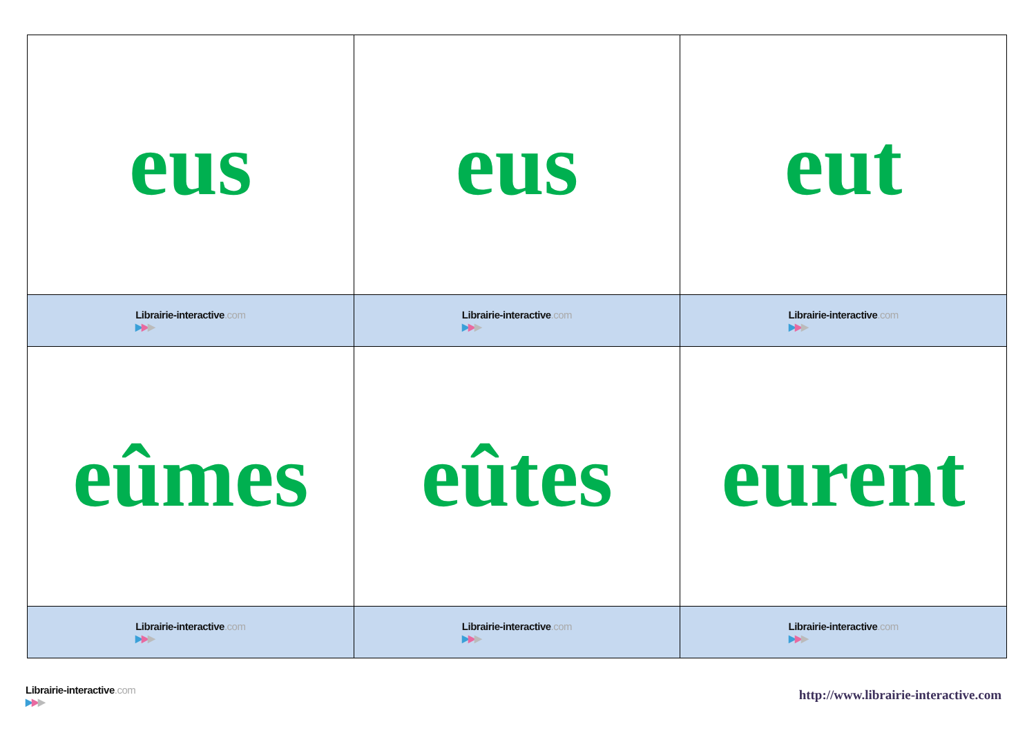| eus | eus | eut |
| Librairie-interactive .com ▶ ▶ ▶ | Librairie-interactive .com ▶ ▶ ▶ | Librairie-interactive .com ▶ ▶ ▶ |
| eûmes | eûtes | eurent |
| Librairie-interactive .com ▶ ▶ ▶ | Librairie-interactive .com ▶ ▶ ▶ | Librairie-interactive .com ▶ ▶ ▶ |
Librairie-interactive.com
▶▶▶
http://www.librairie-interactive.com